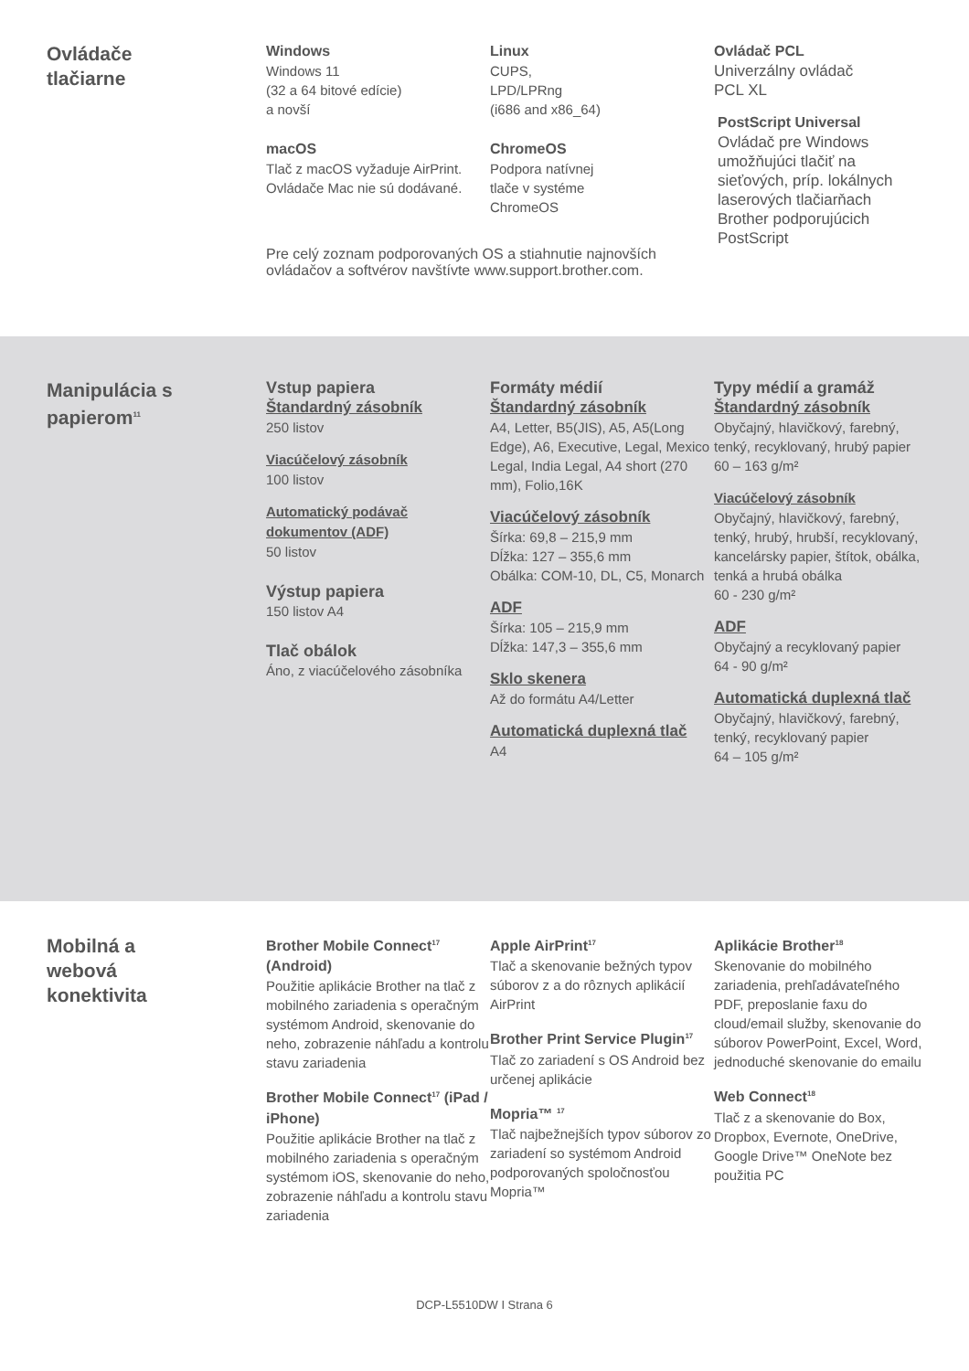Ovládače
tlačiarne
Windows
Windows 11
(32 a 64 bitové edície)
a novší
macOS
Tlač z macOS vyžaduje AirPrint. Ovládače Mac nie sú dodávané.
Linux
CUPS,
LPD/LPRng
(i686 and x86_64)
ChromeOS
Podpora natívnej
tlače v systéme
ChromeOS
Pre celý zoznam podporovaných OS a stiahnutie najnovších ovládačov a softvérov navštívte www.support.brother.com.
Ovládač PCL
Univerzálny ovládač
PCL XL
PostScript Universal
Ovládač pre Windows umožňujúci tlačiť na sieťových, príp. lokálnych laserových tlačiarňach Brother podporujúcich PostScript
Manipulácia s papierom<sup>11</sup>
Vstup papiera
Štandardný zásobník
250 listov
Viacúčelový zásobník
100 listov
Automatický podávač dokumentov (ADF)
50 listov
Výstup papiera
150 listov A4
Tlač obálok
Áno, z viacúčelového zásobníka
Formáty médií
Štandardný zásobník
A4, Letter, B5(JIS), A5, A5(Long Edge), A6, Executive, Legal, Mexico Legal, India Legal, A4 short (270 mm), Folio,16K
Viacúčelový zásobník
Šírka: 69,8 – 215,9 mm
Dĺžka: 127 – 355,6 mm
Obálka: COM-10, DL, C5, Monarch
ADF
Šírka: 105 – 215,9 mm
Dĺžka: 147,3 – 355,6 mm
Sklo skenera
Až do formátu A4/Letter
Automatická duplexná tlač
A4
Typy médií a gramáž
Štandardný zásobník
Obyčajný, hlavičkový, farebný, tenký, recyklovaný, hrubý papier
60 – 163 g/m²
Viacúčelový zásobník
Obyčajný, hlavičkový, farebný, tenký, hrubý, hrubší, recyklovaný, kancelársky papier, štítok, obálka, tenká a hrubá obálka
60 - 230 g/m²
ADF
Obyčajný a recyklovaný papier
64 - 90 g/m²
Automatická duplexná tlač
Obyčajný, hlavičkový, farebný, tenký, recyklovaný papier
64 – 105 g/m²
Mobilná a
webová
konektivita
Brother Mobile Connect<sup>17</sup> (Android)
Použitie aplikácie Brother na tlač z mobilného zariadenia s operačným systémom Android, skenovanie do neho, zobrazenie náhľadu a kontrolu stavu zariadenia
Brother Mobile Connect<sup>17</sup> (iPad / iPhone)
Použitie aplikácie Brother na tlač z mobilného zariadenia s operačným systémom iOS, skenovanie do neho, zobrazenie náhľadu a kontrolu stavu zariadenia
Apple AirPrint<sup>17</sup>
Tlač a skenovanie bežných typov súborov z a do rôznych aplikácií AirPrint
Brother Print Service Plugin<sup>17</sup>
Tlač zo zariadení s OS Android bez určenej aplikácie
Mopria™ <sup>17</sup>
Tlač najbežnejších typov súborov zo zariadení so systémom Android podporovaných spoločnosťou Mopria™
Aplikácie Brother<sup>18</sup>
Skenovanie do mobilného zariadenia, prehľadávateľného PDF, preposlanie faxu do cloud/email služby, skenovanie do súborov PowerPoint, Excel, Word, jednoduché skenovanie do emailu
Web Connect<sup>18</sup>
Tlač z a skenovanie do Box, Dropbox, Evernote, OneDrive, Google Drive™ OneNote bez použitia PC
DCP-L5510DW I Strana 6